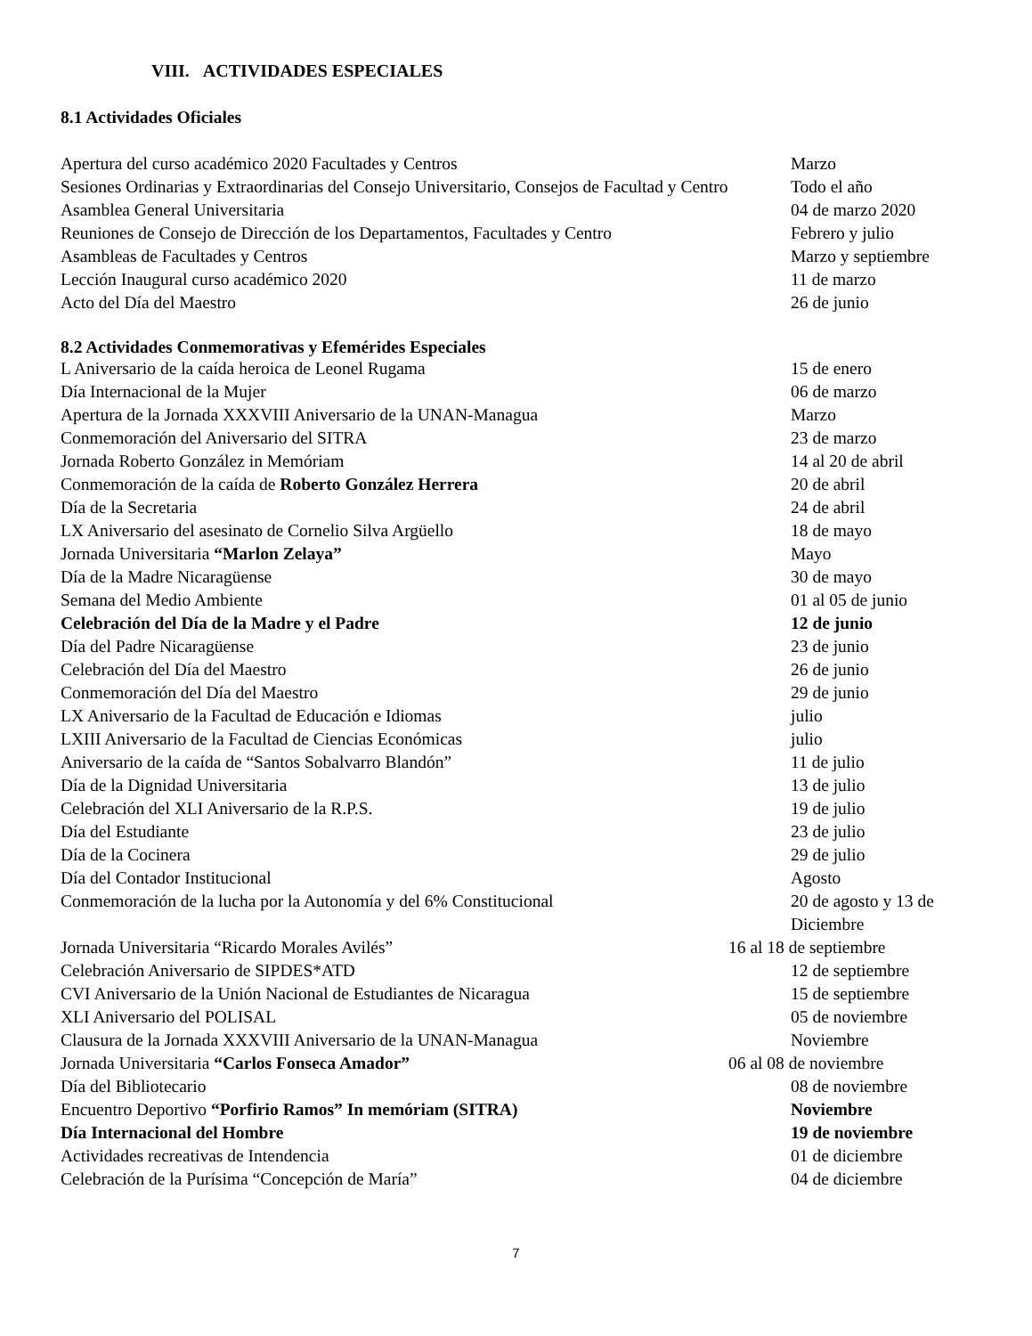VIII. ACTIVIDADES ESPECIALES
8.1 Actividades Oficiales
| Apertura del curso académico 2020 Facultades y Centros | Marzo |
| Sesiones Ordinarias y Extraordinarias del Consejo Universitario, Consejos de Facultad y Centro | Todo el año |
| Asamblea General Universitaria | 04 de marzo 2020 |
| Reuniones de Consejo de Dirección de los Departamentos, Facultades y Centro | Febrero y julio |
| Asambleas de Facultades y Centros | Marzo y septiembre |
| Lección Inaugural curso académico 2020 | 11 de marzo |
| Acto del Día del Maestro | 26 de junio |
8.2 Actividades Conmemorativas y Efemérides Especiales
| L Aniversario de la caída heroica de Leonel Rugama | 15 de enero |
| Día Internacional de la Mujer | 06 de marzo |
| Apertura de la Jornada XXXVIII Aniversario de la UNAN-Managua | Marzo |
| Conmemoración del Aniversario del SITRA | 23 de marzo |
| Jornada Roberto González in Memóriam | 14 al 20 de abril |
| Conmemoración de la caída de Roberto González Herrera | 20 de abril |
| Día de la Secretaria | 24 de abril |
| LX Aniversario del asesinato de Cornelio Silva Argüello | 18 de mayo |
| Jornada Universitaria “Marlon Zelaya” | Mayo |
| Día de la Madre Nicaragüense | 30 de mayo |
| Semana del Medio Ambiente | 01 al 05 de junio |
| Celebración del Día de la Madre y el Padre | 12 de junio |
| Día del Padre Nicaragüense | 23 de junio |
| Celebración del Día del Maestro | 26 de junio |
| Conmemoración del Día del Maestro | 29 de junio |
| LX Aniversario de la Facultad de Educación e Idiomas | julio |
| LXIII Aniversario de la Facultad de Ciencias Económicas | julio |
| Aniversario de la caída de “Santos Sobalvarro Blandón” | 11 de julio |
| Día de la Dignidad Universitaria | 13 de julio |
| Celebración del XLI Aniversario de la R.P.S. | 19 de julio |
| Día del Estudiante | 23 de julio |
| Día de la Cocinera | 29 de julio |
| Día del Contador Institucional | Agosto |
| Conmemoración de la lucha por la Autonomía y del 6% Constitucional | 20 de agosto y 13 de Diciembre |
| Jornada Universitaria “Ricardo Morales Avilés” | 16 al 18 de septiembre |
| Celebración Aniversario de SIPDES*ATD | 12 de septiembre |
| CVI Aniversario de la Unión Nacional de Estudiantes de Nicaragua | 15 de septiembre |
| XLI Aniversario del POLISAL | 05 de noviembre |
| Clausura de la Jornada XXXVIII Aniversario de la UNAN-Managua | Noviembre |
| Jornada Universitaria “Carlos Fonseca Amador” | 06 al 08 de noviembre |
| Día del Bibliotecario | 08 de noviembre |
| Encuentro Deportivo “Porfirio Ramos” In memóriam (SITRA) | Noviembre |
| Día Internacional del Hombre | 19 de noviembre |
| Actividades recreativas de Intendencia | 01 de diciembre |
| Celebración de la Purísima “Concepción de María” | 04 de diciembre |
7